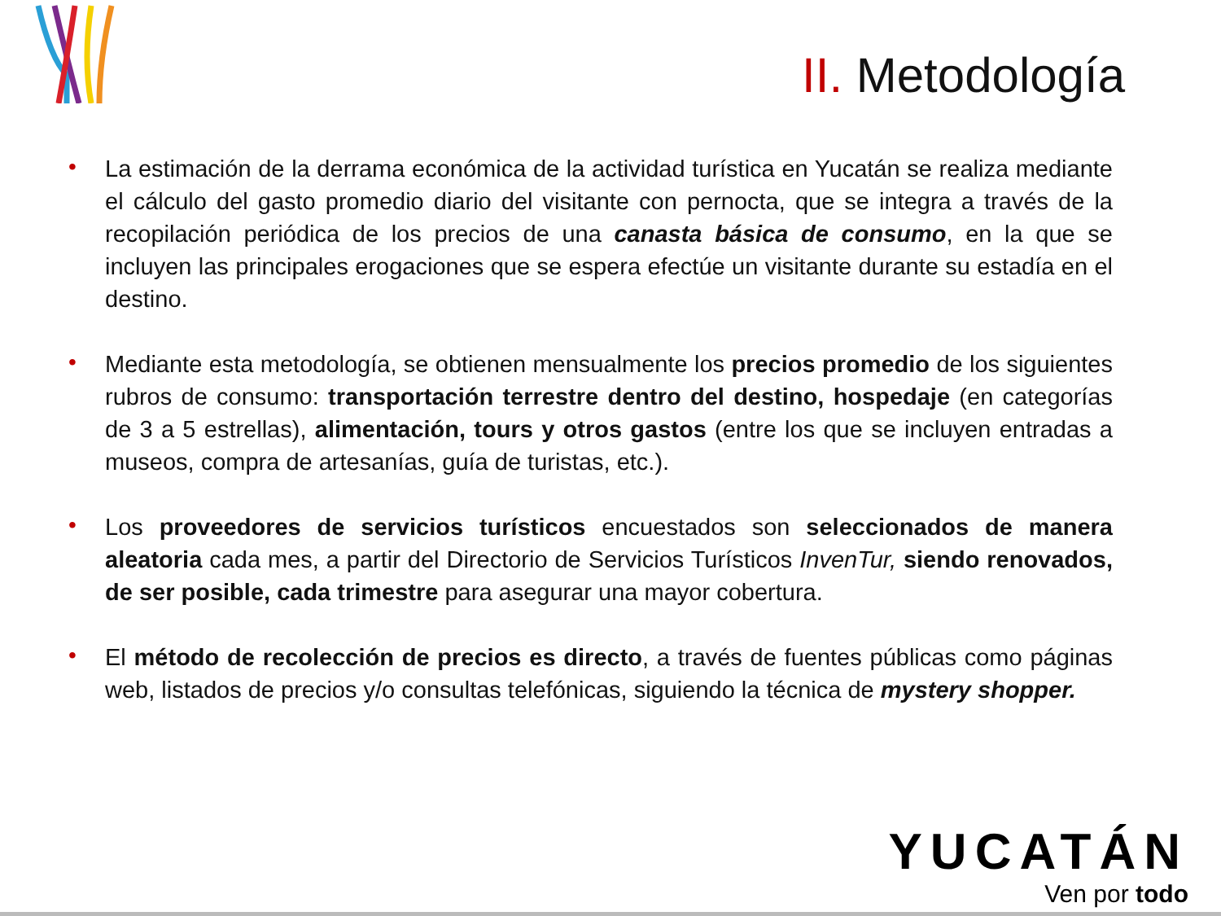II. Metodología
• La estimación de la derrama económica de la actividad turística en Yucatán se realiza mediante el cálculo del gasto promedio diario del visitante con pernocta, que se integra a través de la recopilación periódica de los precios de una canasta básica de consumo, en la que se incluyen las principales erogaciones que se espera efectúe un visitante durante su estadía en el destino.
• Mediante esta metodología, se obtienen mensualmente los precios promedio de los siguientes rubros de consumo: transportación terrestre dentro del destino, hospedaje (en categorías de 3 a 5 estrellas), alimentación, tours y otros gastos (entre los que se incluyen entradas a museos, compra de artesanías, guía de turistas, etc.).
• Los proveedores de servicios turísticos encuestados son seleccionados de manera aleatoria cada mes, a partir del Directorio de Servicios Turísticos InvenTur, siendo renovados, de ser posible, cada trimestre para asegurar una mayor cobertura.
• El método de recolección de precios es directo, a través de fuentes públicas como páginas web, listados de precios y/o consultas telefónicas, siguiendo la técnica de mystery shopper.
YUCATÁN
Ven por todo